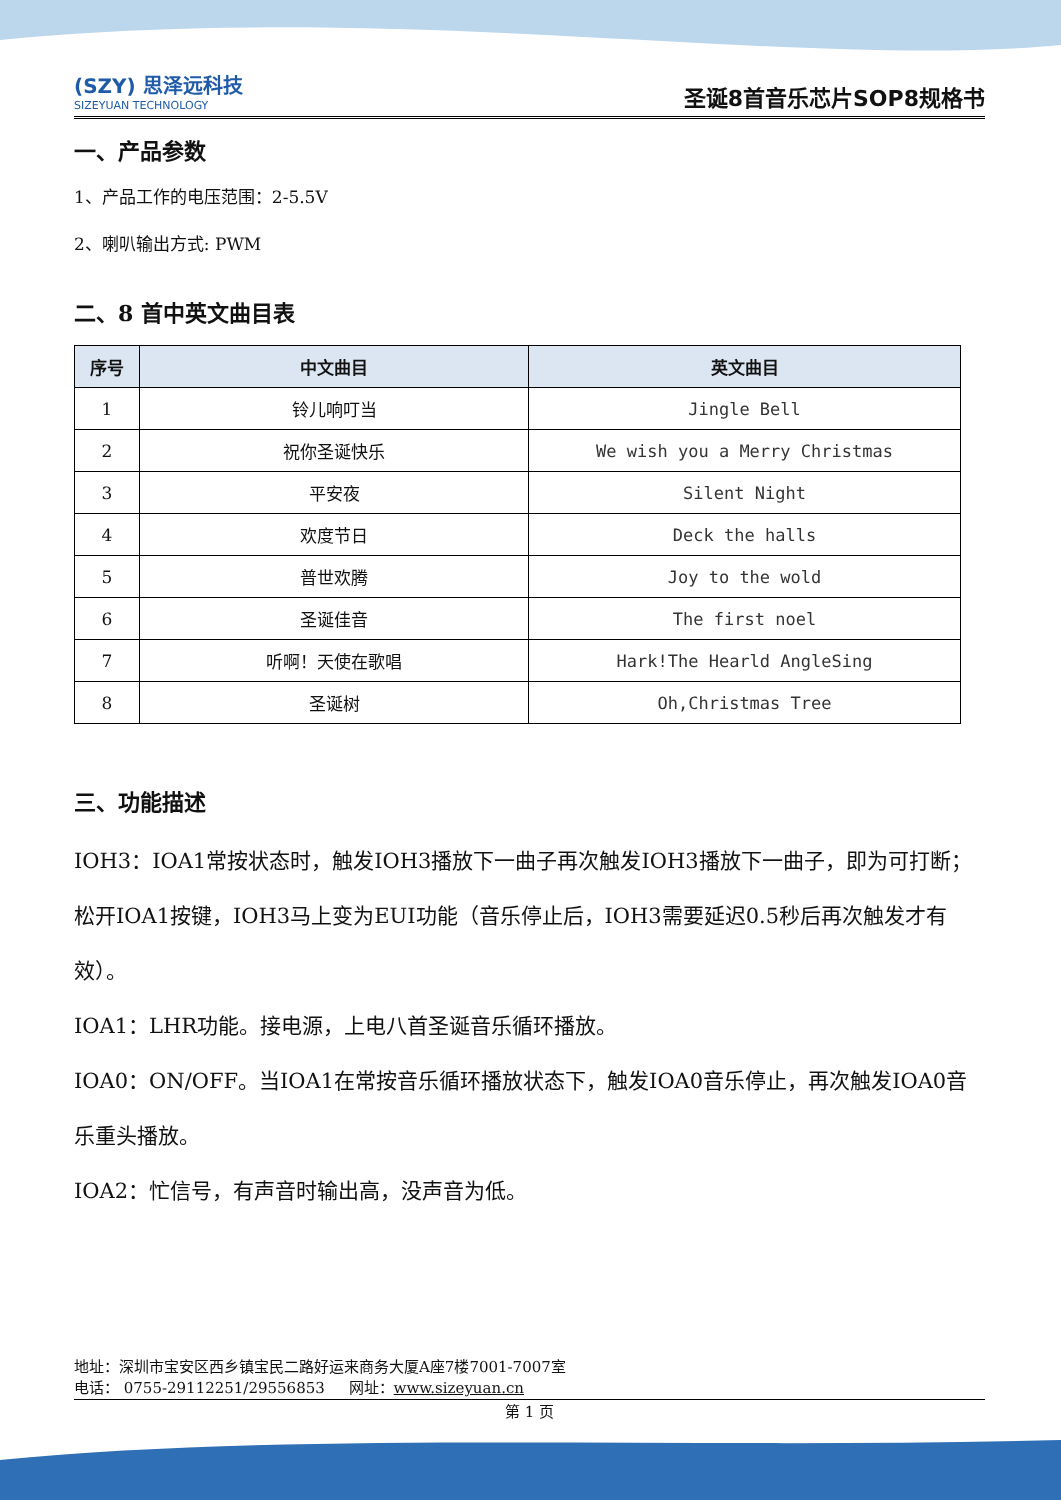(SZY) 思泽远科技
SIZEYUAN TECHNOLOGY
圣诞8首音乐芯片SOP8规格书
一、产品参数
1、产品工作的电压范围：2-5.5V
2、喇叭输出方式: PWM
二、8 首中英文曲目表
| 序号 | 中文曲目 | 英文曲目 |
| --- | --- | --- |
| 1 | 铃儿响叮当 | Jingle Bell |
| 2 | 祝你圣诞快乐 | We wish you a Merry Christmas |
| 3 | 平安夜 | Silent Night |
| 4 | 欢度节日 | Deck the halls |
| 5 | 普世欢腾 | Joy to the wold |
| 6 | 圣诞佳音 | The first noel |
| 7 | 听啊！天使在歌唱 | Hark!The Hearld AngleSing |
| 8 | 圣诞树 | Oh,Christmas Tree |
三、功能描述
IOH3：IOA1常按状态时，触发IOH3播放下一曲子再次触发IOH3播放下一曲子，即为可打断；松开IOA1按键，IOH3马上变为EUI功能（音乐停止后，IOH3需要延迟0.5秒后再次触发才有效）。
IOA1：LHR功能。接电源，上电八首圣诞音乐循环播放。
IOA0：ON/OFF。当IOA1在常按音乐循环播放状态下，触发IOA0音乐停止，再次触发IOA0音乐重头播放。
IOA2：忙信号，有声音时输出高，没声音为低。
地址：深圳市宝安区西乡镇宝民二路好运来商务大厦A座7楼7001-7007室
电话： 0755-29112251/29556853 网址：www.sizeyuan.cn
第 1 页